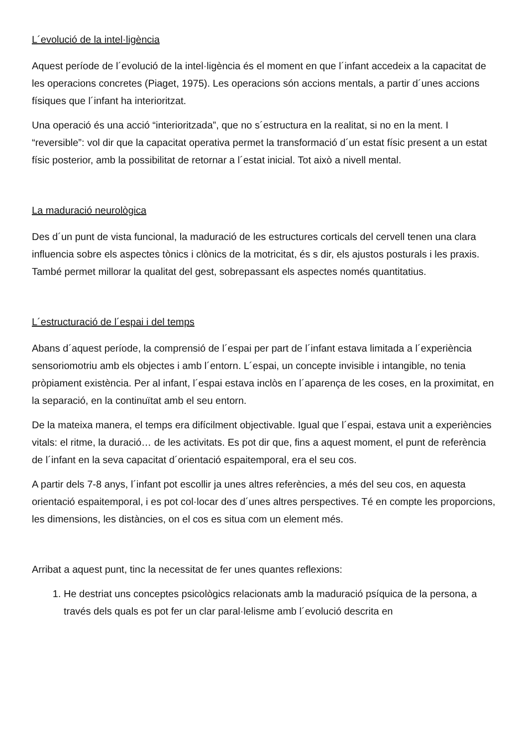L´evolució de la intel·ligència
Aquest període de l´evolució de la intel·ligència és el moment en que l´infant accedeix a la capacitat de les operacions concretes (Piaget, 1975). Les operacions són accions mentals, a partir d´unes accions físiques que l´infant ha interioritzat.
Una operació és una acció “interioritzada”, que no s´estructura en la realitat, si no en la ment. I “reversible”: vol dir que la capacitat operativa permet la transformació d´un estat físic present a un estat físic posterior, amb la possibilitat de retornar a l´estat inicial. Tot això a nivell mental.
La maduració neurològica
Des d´un punt de vista funcional, la maduració de les estructures corticals del cervell tenen una clara influencia sobre els aspectes tònics i clònics de la motricitat, és s dir, els ajustos posturals i les praxis. També permet millorar la qualitat del gest, sobrepassant els aspectes només quantitatius.
L´estructuració de l´espai i del temps
Abans d´aquest període, la comprensió de l´espai per part de l´infant estava limitada a l´experiència sensoriomotriu amb els objectes i amb l´entorn. L´espai, un concepte invisible i intangible, no tenia pròpiament existència. Per al infant, l´espai estava inclòs en l´aparença de les coses, en la proximitat, en la separació, en la continuïtat amb el seu entorn.
De la mateixa manera, el temps era difícilment objectivable. Igual que l´espai, estava unit a experiències vitals: el ritme, la duració… de les activitats. Es pot dir que, fins a aquest moment, el punt de referència de l´infant en la seva capacitat d´orientació espaitemporal, era el seu cos.
A partir dels 7-8 anys, l´infant pot escollir ja unes altres referències, a més del seu cos, en aquesta orientació espaitemporal, i es pot col·locar des d´unes altres perspectives. Té en compte les proporcions, les dimensions, les distàncies, on el cos es situa com un element més.
Arribat a aquest punt, tinc la necessitat de fer unes quantes reflexions:
1. He destriat uns conceptes psicològics relacionats amb la maduració psíquica de la persona, a través dels quals es pot fer un clar paral·lelisme amb l´evolució descrita en